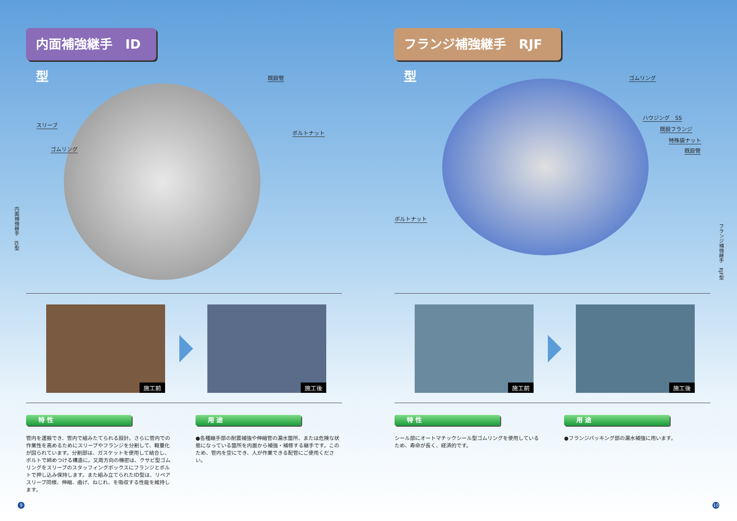内面補強継手　ID型
既設管
スリーブ
ボルトナット
ゴムリング
内面補強継手　ID型
施工前 施工後
特 性
管内を運搬でき、管内で組みたてられる設計。さらに管内での作業性を高めるためにスリーブやフランジを分割して、軽量化が図られています。分割部は、ガスケットを使用して結合し、ボルトで締めつける構造に。又周方向の機密は、クサビ型ゴムリングをスリーブのスタッフィングボックスにフランジとボルトで押し込み保持します。また組み立てられたID型は、リペアスリーブ同様、伸縮、曲げ、ねじれ、を吸収する性能を維持します。
用 途
●各種継手部の耐震補強や伸縮管の漏水箇所、または危険な状態になっている箇所を内面から補強・補修する継手です。このため、管内を空にでき、人が作業できる配管にご使用ください。
9
フランジ補強継手　RJF型
ゴムリング
ハウジング　SS
既設フランジ
特殊袋ナット
既設管
ボルトナット
フランジ補強継手　RJF型
施工前 施工後
特 性
シール部にオートマチックシール型ゴムリングを使用しているため、寿命が長く、経済的です。
用 途
●フランジパッキング部の漏水補強に用います。
10